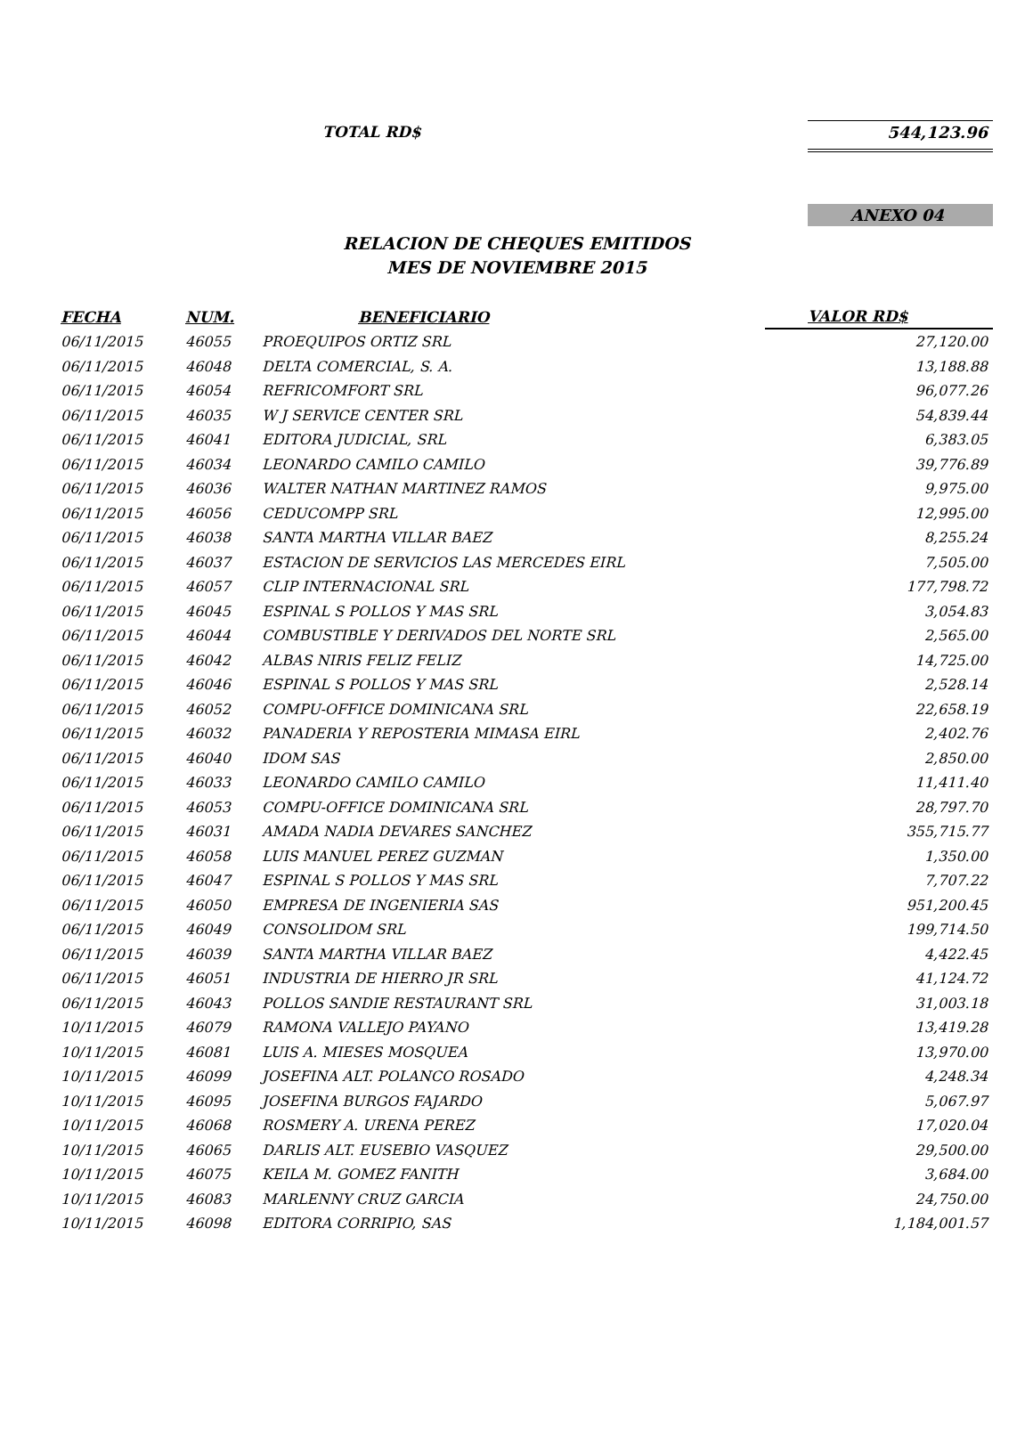TOTAL RD$ 544,123.96
ANEXO 04
RELACION DE CHEQUES EMITIDOS
MES DE NOVIEMBRE 2015
| FECHA | NUM. | BENEFICIARIO | VALOR RD$ |
| --- | --- | --- | --- |
| 06/11/2015 | 46055 | PROEQUIPOS ORTIZ SRL | 27,120.00 |
| 06/11/2015 | 46048 | DELTA COMERCIAL, S. A. | 13,188.88 |
| 06/11/2015 | 46054 | REFRICOMFORT SRL | 96,077.26 |
| 06/11/2015 | 46035 | W J SERVICE CENTER SRL | 54,839.44 |
| 06/11/2015 | 46041 | EDITORA JUDICIAL, SRL | 6,383.05 |
| 06/11/2015 | 46034 | LEONARDO CAMILO CAMILO | 39,776.89 |
| 06/11/2015 | 46036 | WALTER NATHAN MARTINEZ RAMOS | 9,975.00 |
| 06/11/2015 | 46056 | CEDUCOMPP SRL | 12,995.00 |
| 06/11/2015 | 46038 | SANTA MARTHA VILLAR BAEZ | 8,255.24 |
| 06/11/2015 | 46037 | ESTACION DE SERVICIOS LAS MERCEDES EIRL | 7,505.00 |
| 06/11/2015 | 46057 | CLIP INTERNACIONAL SRL | 177,798.72 |
| 06/11/2015 | 46045 | ESPINAL S POLLOS Y MAS SRL | 3,054.83 |
| 06/11/2015 | 46044 | COMBUSTIBLE Y DERIVADOS DEL NORTE SRL | 2,565.00 |
| 06/11/2015 | 46042 | ALBAS NIRIS FELIZ FELIZ | 14,725.00 |
| 06/11/2015 | 46046 | ESPINAL S POLLOS Y MAS SRL | 2,528.14 |
| 06/11/2015 | 46052 | COMPU-OFFICE DOMINICANA SRL | 22,658.19 |
| 06/11/2015 | 46032 | PANADERIA Y REPOSTERIA MIMASA EIRL | 2,402.76 |
| 06/11/2015 | 46040 | IDOM SAS | 2,850.00 |
| 06/11/2015 | 46033 | LEONARDO CAMILO CAMILO | 11,411.40 |
| 06/11/2015 | 46053 | COMPU-OFFICE DOMINICANA SRL | 28,797.70 |
| 06/11/2015 | 46031 | AMADA NADIA DEVARES SANCHEZ | 355,715.77 |
| 06/11/2015 | 46058 | LUIS MANUEL PEREZ GUZMAN | 1,350.00 |
| 06/11/2015 | 46047 | ESPINAL S POLLOS Y MAS SRL | 7,707.22 |
| 06/11/2015 | 46050 | EMPRESA DE INGENIERIA SAS | 951,200.45 |
| 06/11/2015 | 46049 | CONSOLIDOM SRL | 199,714.50 |
| 06/11/2015 | 46039 | SANTA MARTHA VILLAR BAEZ | 4,422.45 |
| 06/11/2015 | 46051 | INDUSTRIA DE HIERRO JR SRL | 41,124.72 |
| 06/11/2015 | 46043 | POLLOS SANDIE RESTAURANT SRL | 31,003.18 |
| 10/11/2015 | 46079 | RAMONA VALLEJO PAYANO | 13,419.28 |
| 10/11/2015 | 46081 | LUIS A. MIESES MOSQUEA | 13,970.00 |
| 10/11/2015 | 46099 | JOSEFINA ALT. POLANCO ROSADO | 4,248.34 |
| 10/11/2015 | 46095 | JOSEFINA BURGOS FAJARDO | 5,067.97 |
| 10/11/2015 | 46068 | ROSMERY A. URENA PEREZ | 17,020.04 |
| 10/11/2015 | 46065 | DARLIS ALT. EUSEBIO VASQUEZ | 29,500.00 |
| 10/11/2015 | 46075 | KEILA M. GOMEZ FANITH | 3,684.00 |
| 10/11/2015 | 46083 | MARLENNY CRUZ GARCIA | 24,750.00 |
| 10/11/2015 | 46098 | EDITORA CORRIPIO, SAS | 1,184,001.57 |